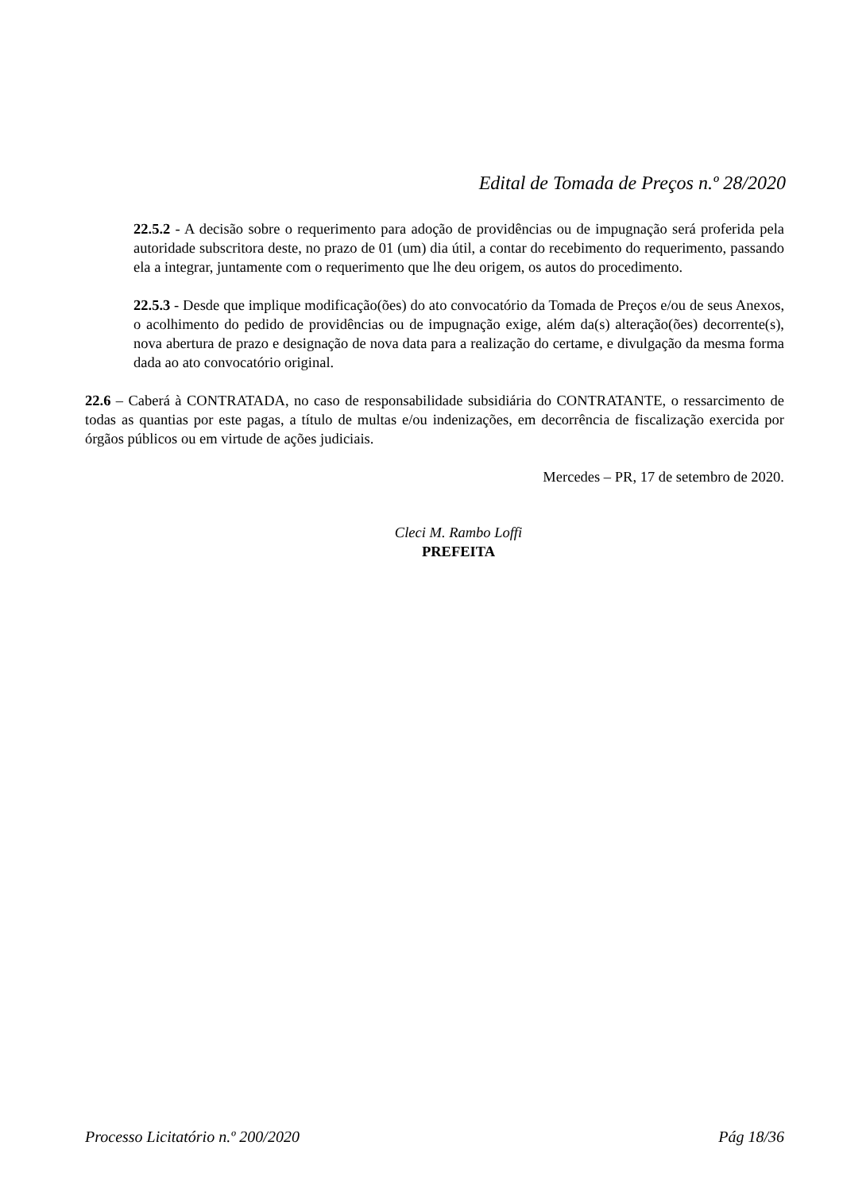Edital de Tomada de Preços n.º 28/2020
22.5.2 - A decisão sobre o requerimento para adoção de providências ou de impugnação será proferida pela autoridade subscritora deste, no prazo de 01 (um) dia útil, a contar do recebimento do requerimento, passando ela a integrar, juntamente com o requerimento que lhe deu origem, os autos do procedimento.
22.5.3 - Desde que implique modificação(ões) do ato convocatório da Tomada de Preços e/ou de seus Anexos, o acolhimento do pedido de providências ou de impugnação exige, além da(s) alteração(ões) decorrente(s), nova abertura de prazo e designação de nova data para a realização do certame, e divulgação da mesma forma dada ao ato convocatório original.
22.6 – Caberá à CONTRATADA, no caso de responsabilidade subsidiária do CONTRATANTE, o ressarcimento de todas as quantias por este pagas, a título de multas e/ou indenizações, em decorrência de fiscalização exercida por órgãos públicos ou em virtude de ações judiciais.
Mercedes – PR, 17 de setembro de 2020.
Cleci M. Rambo Loffi
PREFEITA
Processo Licitatório n.º 200/2020 Pág 18/36